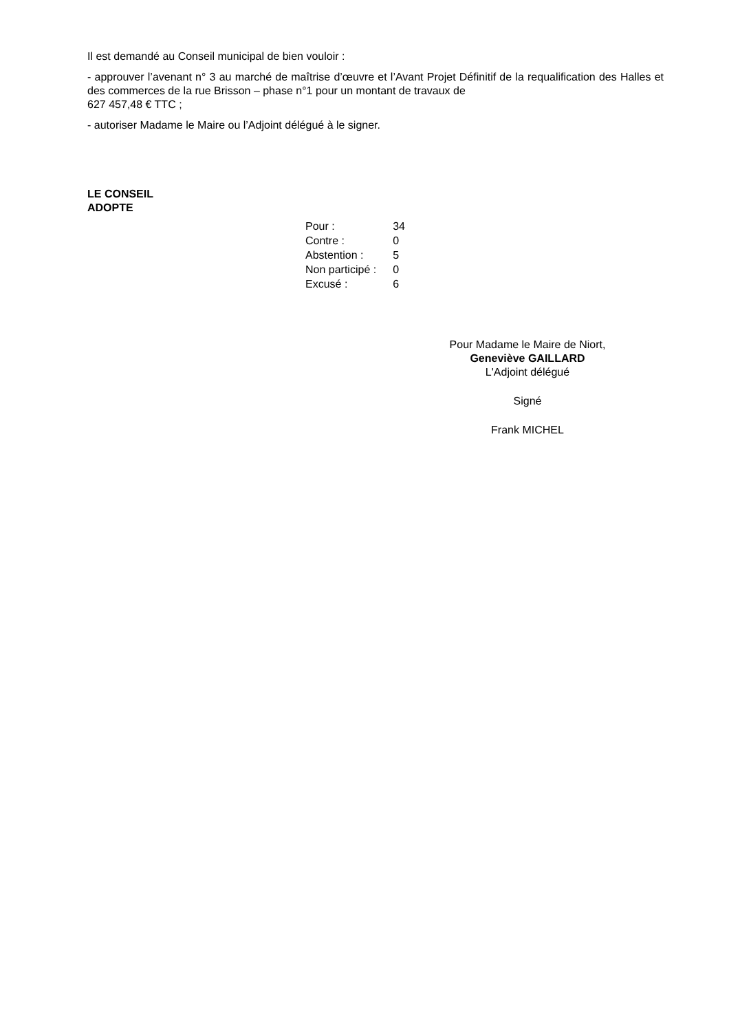Il est demandé au Conseil municipal de bien vouloir :
- approuver l’avenant n° 3 au marché de maîtrise d’œuvre et l’Avant Projet Définitif de la requalification des Halles et des commerces de la rue Brisson – phase n°1 pour un montant de travaux de
627 457,48 € TTC ;
- autoriser Madame le Maire ou l’Adjoint délégué à le signer.
LE CONSEIL
ADOPTE
| Pour : | 34 |
| Contre : | 0 |
| Abstention : | 5 |
| Non participé : | 0 |
| Excusé : | 6 |
Pour Madame le Maire de Niort,
Geneviève GAILLARD
L'Adjoint délégué
Signé
Frank MICHEL